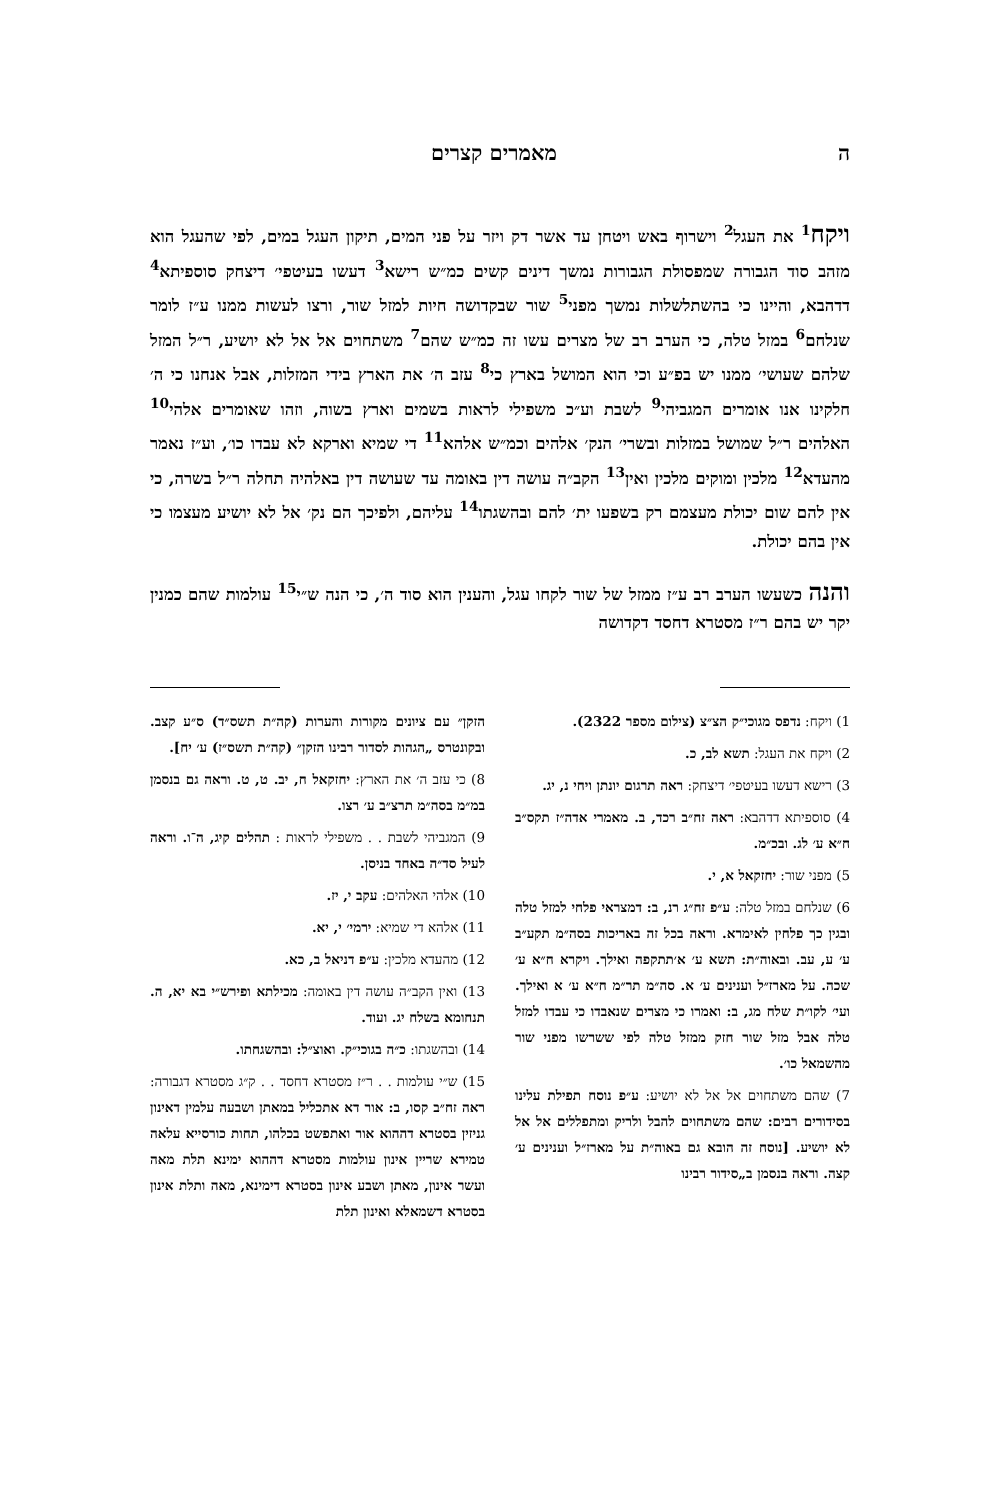ה מאמרים קצרים
ויקח<sup>1</sup> את העגל<sup>2</sup> וישרוף באש ויטחן עד אשר דק ויזר על פני המים, תיקון העגל במים, לפי שהעגל הוא מזהב סוד הגבורה שמפסולת הגבורות נמשך דינים קשים כמ״ש רישא<sup>3</sup> דעשו בעיטפי׳ דיצחק סוספיתא<sup>4</sup> דדהבא, והיינו כי בהשתלשלות נמשך מפני<sup>5</sup> שור שבקדושה חיות למזל שור, ורצו לעשות ממנו ע״ז לומר שנלחם<sup>6</sup> במזל טלה, כי הערב רב של מצרים עשו זה כמ״ש שהם<sup>7</sup> משתחוים אל אל לא יושיע, ר״ל המזל שלהם שעושי׳ ממנו יש בפ״ע וכי הוא המושל בארץ כי<sup>8</sup> עזב ה׳ את הארץ בידי המזלות, אבל אנחנו כי ה׳ חלקינו אנו אומרים המגביהי<sup>9</sup> לשבת וע״כ משפילי לראות בשמים וארץ בשוה, וזהו שאומרים אלהי<sup>10</sup> האלהים ר״ל שמושל במזלות ובשרי׳ הנק׳ אלהים וכמ״ש אלהא<sup>11</sup> די שמיא וארקא לא עבדו כו׳, וע״ז נאמר מהעדא<sup>12</sup> מלכין ומוקים מלכין ואין<sup>13</sup> הקב״ה עושה דין באומה עד שעושה דין באלהיה תחלה ר״ל בשרה, כי אין להם שום יכולת מעצמם רק בשפעו ית׳ להם ובהשגתו<sup>14</sup> עליהם, ולפיכך הם נק׳ אל לא יושיע מעצמו כי אין בהם יכולת.
והנה כשעשו הערב רב ע״ז ממזל של שור לקחו עגל, והענין הוא סוד ה׳, כי הנה ש״י<sup>15</sup> עולמות שהם כמנין יקר יש בהם ר״ז מסטרא דחסד דקדושה
1) ויקח: נדפס מגוכי״ק הצ״צ (צילום מספר 2322).
2) ויקח את העגל: תשא לב, כ.
3) רישא דעשו בעיטפי׳ דיצחק: ראה תרגום יונתן ויחי נ, יג.
4) סוספיתא דדהבא: ראה זח״ב רכד, ב. מאמרי אדה״ז תקס״ב ח״א ע׳ לג. ובכ״מ.
5) מפני שור: יחזקאל א, י.
6) שנלחם במזל טלה: ע״פ זח״ג רנ, ב: דמצראי פלחי למזל טלה ובגין כך פלחין לאימרא. וראה בכל זה באריכות בסה״מ תקע״ב ע׳ ע, עב. ובאוה״ת: תשא ע׳ א׳תתקפה ואילך. ויקרא ח״א ע׳ שכה. על מארז״ל וענינים ע׳ א. סה״מ תר״מ ח״א ע׳ א ואילך. ועי׳ לקו״ת שלח מג, ב: ואמרו כי מצרים שנאבדו כי עבדו למזל טלה אבל מזל שור חזק ממזל טלה לפי ששרשו מפני שור מהשמאל כו׳.
7) שהם משתחוים אל אל לא יושיע: ע״פ נוסח תפילת עלינו בסידורים רבים: שהם משתחוים להבל ולריק ומתפללים אל אל לא יושיע. [נוסח זה הובא גם באוה״ת על מארז״ל וענינים ע׳ קצה. וראה בנסמן ב„סידור רבינו
הזקן״ עם ציונים מקורות והערות (קה״ת תשס״ד) ס״ע קצב. ובקונטרס „הגהות לסדור רבינו הזקן״ (קה״ת תשס״ז) ע׳ יח].
8) כי עזב ה׳ את הארץ: יחזקאל ח, יב. ט, ט. וראה גם בנסמן במ״מ בסה״מ תרצ״ב ע׳ רצו.
9) המגביהי לשבת . . משפילי לראות : תהלים קיג, ה־ו. וראה לעיל סד״ה באחד בניסן.
10) אלהי האלהים: עקב י, יז.
11) אלהא די שמיא: ירמי׳ י, יא.
12) מהעדא מלכין: ע״פ דניאל ב, כא.
13) ואין הקב״ה עושה דין באומה: מכילתא ופירש״י בא יא, ה. תנחומא בשלח יג. ועוד.
14) ובהשגתו: כ״ה בגוכי״ק. ואוצ״ל: ובהשגחתו.
15) ש״י עולמות . . ר״ז מסטרא דחסד . . ק״ג מסטרא דגבורה: ראה זח״ב קסו, ב: אור דא אתכליל במאתן ושבעה עלמין דאינון גניזין בסטרא דההוא אור ואתפשט בכלהו, תחות כורסייא עלאה טמירא שריין אינון עולמות מסטרא דההוא ימינא תלת מאה ועשר אינון, מאתן ושבע אינון בסטרא דימינא, מאה ותלת אינון בסטרא דשמאלא ואינון תלת